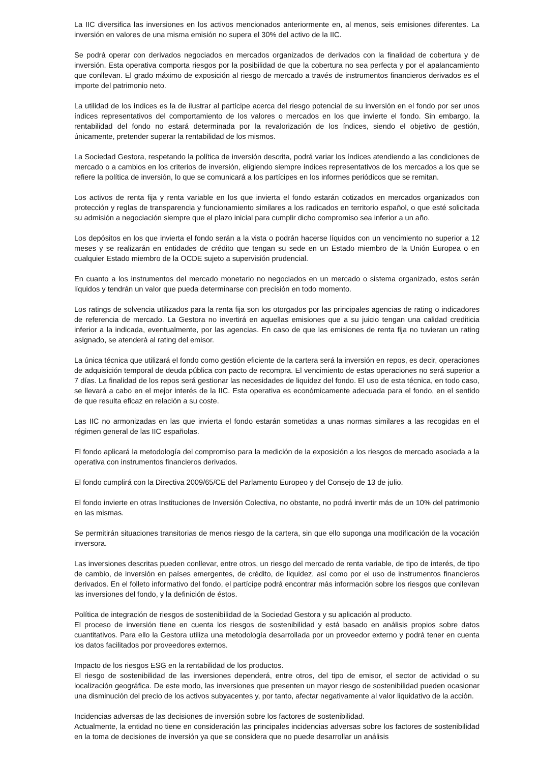La IIC diversifica las inversiones en los activos mencionados anteriormente en, al menos, seis emisiones diferentes. La inversión en valores de una misma emisión no supera el 30% del activo de la IIC.
Se podrá operar con derivados negociados en mercados organizados de derivados con la finalidad de cobertura y de inversión. Esta operativa comporta riesgos por la posibilidad de que la cobertura no sea perfecta y por el apalancamiento que conllevan. El grado máximo de exposición al riesgo de mercado a través de instrumentos financieros derivados es el importe del patrimonio neto.
La utilidad de los índices es la de ilustrar al partícipe acerca del riesgo potencial de su inversión en el fondo por ser unos índices representativos del comportamiento de los valores o mercados en los que invierte el fondo. Sin embargo, la rentabilidad del fondo no estará determinada por la revalorización de los índices, siendo el objetivo de gestión, únicamente, pretender superar la rentabilidad de los mismos.
La Sociedad Gestora, respetando la política de inversión descrita, podrá variar los índices atendiendo a las condiciones de mercado o a cambios en los criterios de inversión, eligiendo siempre índices representativos de los mercados a los que se refiere la política de inversión, lo que se comunicará a los partícipes en los informes periódicos que se remitan.
Los activos de renta fija y renta variable en los que invierta el fondo estarán cotizados en mercados organizados con protección y reglas de transparencia y funcionamiento similares a los radicados en territorio español, o que esté solicitada su admisión a negociación siempre que el plazo inicial para cumplir dicho compromiso sea inferior a un año.
Los depósitos en los que invierta el fondo serán a la vista o podrán hacerse líquidos con un vencimiento no superior a 12 meses y se realizarán en entidades de crédito que tengan su sede en un Estado miembro de la Unión Europea o en cualquier Estado miembro de la OCDE sujeto a supervisión prudencial.
En cuanto a los instrumentos del mercado monetario no negociados en un mercado o sistema organizado, estos serán líquidos y tendrán un valor que pueda determinarse con precisión en todo momento.
Los ratings de solvencia utilizados para la renta fija son los otorgados por las principales agencias de rating o indicadores de referencia de mercado. La Gestora no invertirá en aquellas emisiones que a su juicio tengan una calidad crediticia inferior a la indicada, eventualmente, por las agencias. En caso de que las emisiones de renta fija no tuvieran un rating asignado, se atenderá al rating del emisor.
La única técnica que utilizará el fondo como gestión eficiente de la cartera será la inversión en repos, es decir, operaciones de adquisición temporal de deuda pública con pacto de recompra. El vencimiento de estas operaciones no será superior a 7 días. La finalidad de los repos será gestionar las necesidades de liquidez del fondo. El uso de esta técnica, en todo caso, se llevará a cabo en el mejor interés de la IIC. Esta operativa es económicamente adecuada para el fondo, en el sentido de que resulta eficaz en relación a su coste.
Las IIC no armonizadas en las que invierta el fondo estarán sometidas a unas normas similares a las recogidas en el régimen general de las IIC españolas.
El fondo aplicará la metodología del compromiso para la medición de la exposición a los riesgos de mercado asociada a la operativa con instrumentos financieros derivados.
El fondo cumplirá con la Directiva 2009/65/CE del Parlamento Europeo y del Consejo de 13 de julio.
El fondo invierte en otras Instituciones de Inversión Colectiva, no obstante, no podrá invertir más de un 10% del patrimonio en las mismas.
Se permitirán situaciones transitorias de menos riesgo de la cartera, sin que ello suponga una modificación de la vocación inversora.
Las inversiones descritas pueden conllevar, entre otros, un riesgo del mercado de renta variable, de tipo de interés, de tipo de cambio, de inversión en países emergentes, de crédito, de liquidez, así como por el uso de instrumentos financieros derivados. En el folleto informativo del fondo, el partícipe podrá encontrar más información sobre los riesgos que conllevan las inversiones del fondo, y la definición de éstos.
Política de integración de riesgos de sostenibilidad de la Sociedad Gestora y su aplicación al producto.
El proceso de inversión tiene en cuenta los riesgos de sostenibilidad y está basado en análisis propios sobre datos cuantitativos. Para ello la Gestora utiliza una metodología desarrollada por un proveedor externo y podrá tener en cuenta los datos facilitados por proveedores externos.
Impacto de los riesgos ESG en la rentabilidad de los productos.
El riesgo de sostenibilidad de las inversiones dependerá, entre otros, del tipo de emisor, el sector de actividad o su localización geográfica. De este modo, las inversiones que presenten un mayor riesgo de sostenibilidad pueden ocasionar una disminución del precio de los activos subyacentes y, por tanto, afectar negativamente al valor liquidativo de la acción.
Incidencias adversas de las decisiones de inversión sobre los factores de sostenibilidad.
Actualmente, la entidad no tiene en consideración las principales incidencias adversas sobre los factores de sostenibilidad en la toma de decisiones de inversión ya que se considera que no puede desarrollar un análisis